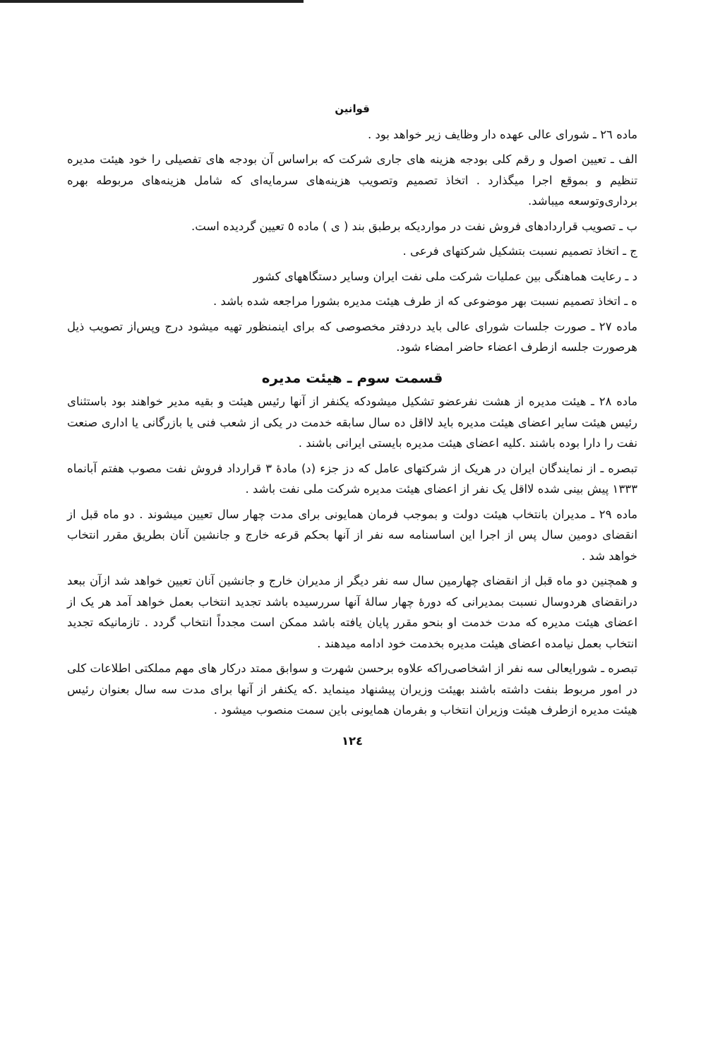قوانین
ماده ۲٦ ـ شورای عالی عهده دار وظایف زیر خواهد بود .
الف ـ تعیین اصول و رقم کلی بودجه هزینه های جاری شرکت که براساس آن بودجه های تفصیلی را خود هیئت مدیره تنظیم و بموقع اجرا میگذارد . اتخاذ تصمیم وتصویب هزینه‌های سرمایه‌ای که شامل هزینه‌های مربوطه بهره برداری‌وتوسعه میباشد.
ب ـ تصویب قراردادهای فروش نفت در مواردیکه برطبق بند ( ی ) ماده ٥ تعیین گردیده است.
ج ـ اتخاذ تصمیم نسبت بتشکیل شرکتهای فرعی .
د ـ رعایت هماهنگی بین عملیات شرکت ملی نفت ایران وسایر دستگاههای کشور
ه ـ اتخاذ تصمیم نسبت بهر موضوعی که از طرف هیئت مدیره بشورا مراجعه شده باشد .
ماده ۲۷ ـ صورت جلسات شورای عالی باید دردفتر مخصوصی که برای اینمنظور تهیه میشود درج وپس‌از تصویب ذیل هرصورت جلسه ازطرف اعضاء حاضر امضاء شود.
قسمت سوم ـ هیئت مدیره
ماده ۲۸ ـ هیئت مدیره از هشت نفرعضو تشکیل میشودکه یکنفر از آنها رئیس هیئت و بقیه مدیر خواهند بود باستثنای رئیس هیئت سایر اعضای هیئت مدیره باید لااقل ده سال سابقه خدمت در یکی از شعب فنی یا بازرگانی یا اداری صنعت نفت را دارا بوده باشند .کلیه اعضای هیئت مدیره بایستی ایرانی باشند .
تبصره ـ از نمایندگان ایران در هریک از شرکتهای عامل که دز جزء (د) مادهٔ ۳ قرارداد فروش نفت مصوب هفتم آبانماه ۱۳۳۳ پیش بینی شده لااقل یک نفر از اعضای هیئت مدیره شرکت ملی نفت باشد .
ماده ۲۹ ـ مدیران بانتخاب هیئت دولت و بموجب فرمان همایونی برای مدت چهار سال تعیین میشوند . دو ماه قبل از انقضای دومین سال پس از اجرا این اساسنامه سه نفر از آنها بحکم قرعه خارج و جانشین آنان بطریق مقرر انتخاب خواهد شد .
و همچنین دو ماه قبل از انقضای چهارمین سال سه نفر دیگر از مدیران خارج و جانشین آنان تعیین خواهد شد ازآن ببعد درانقضای هردوسال نسبت بمدیرانی که دورهٔ چهار سالهٔ آنها سررسیده باشد تجدید انتخاب بعمل خواهد آمد هر یک از اعضای هیئت مدیره که مدت خدمت او بنحو مقرر پایان یافته باشد ممکن است مجدداً انتخاب گردد . تازمانیکه تجدید انتخاب بعمل نیامده اعضای هیئت مدیره بخدمت خود ادامه میدهند .
تبصره ـ شورایعالی سه نفر از اشخاصی‌راکه علاوه برحسن شهرت و سوابق ممتد درکار های مهم مملکتی اطلاعات کلی در امور مربوط بنفت داشته باشند بهیئت وزیران پیشنهاد مینماید .که یکنفر از آنها برای مدت سه سال بعنوان رئیس هیئت مدیره ازطرف هیئت وزیران انتخاب و بفرمان همایونی باین سمت منصوب میشود .
۱۲٤